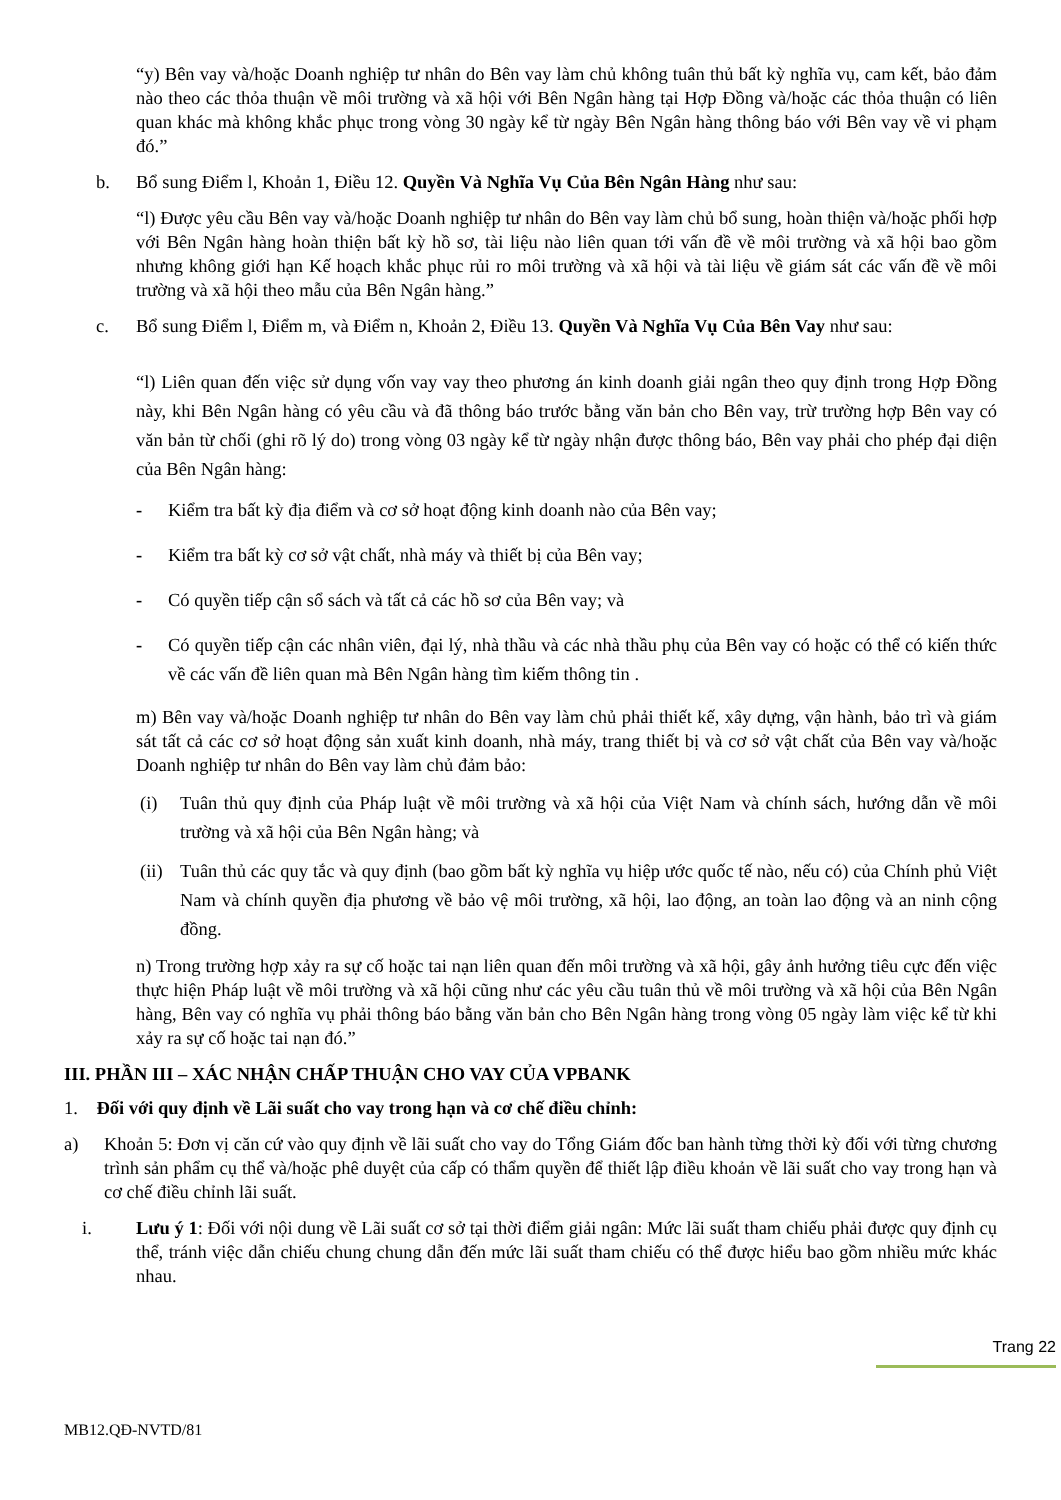“y) Bên vay và/hoặc Doanh nghiệp tư nhân do Bên vay làm chủ không tuân thủ bất kỳ nghĩa vụ, cam kết, bảo đảm nào theo các thỏa thuận về môi trường và xã hội với Bên Ngân hàng tại Hợp Đồng và/hoặc các thỏa thuận có liên quan khác mà không khắc phục trong vòng 30 ngày kể từ ngày Bên Ngân hàng thông báo với Bên vay về vi phạm đó.”
b. Bổ sung Điểm l, Khoản 1, Điều 12. Quyền Và Nghĩa Vụ Của Bên Ngân Hàng như sau:
“l) Được yêu cầu Bên vay và/hoặc Doanh nghiệp tư nhân do Bên vay làm chủ bổ sung, hoàn thiện và/hoặc phối hợp với Bên Ngân hàng hoàn thiện bất kỳ hồ sơ, tài liệu nào liên quan tới vấn đề về môi trường và xã hội bao gồm nhưng không giới hạn Kế hoạch khắc phục rủi ro môi trường và xã hội và tài liệu về giám sát các vấn đề về môi trường và xã hội theo mẫu của Bên Ngân hàng.”
c. Bổ sung Điểm l, Điểm m, và Điểm n, Khoản 2, Điều 13. Quyền Và Nghĩa Vụ Của Bên Vay như sau:
“l) Liên quan đến việc sử dụng vốn vay vay theo phương án kinh doanh giải ngân theo quy định trong Hợp Đồng này, khi Bên Ngân hàng có yêu cầu và đã thông báo trước bằng văn bản cho Bên vay, trừ trường hợp Bên vay có văn bản từ chối (ghi rõ lý do) trong vòng 03 ngày kể từ ngày nhận được thông báo, Bên vay phải cho phép đại diện của Bên Ngân hàng:
- Kiểm tra bất kỳ địa điểm và cơ sở hoạt động kinh doanh nào của Bên vay;
- Kiểm tra bất kỳ cơ sở vật chất, nhà máy và thiết bị của Bên vay;
- Có quyền tiếp cận sổ sách và tất cả các hồ sơ của Bên vay; và
- Có quyền tiếp cận các nhân viên, đại lý, nhà thầu và các nhà thầu phụ của Bên vay có hoặc có thể có kiến thức về các vấn đề liên quan mà Bên Ngân hàng tìm kiếm thông tin .
m) Bên vay và/hoặc Doanh nghiệp tư nhân do Bên vay làm chủ phải thiết kế, xây dựng, vận hành, bảo trì và giám sát tất cả các cơ sở hoạt động sản xuất kinh doanh, nhà máy, trang thiết bị và cơ sở vật chất của Bên vay và/hoặc Doanh nghiệp tư nhân do Bên vay làm chủ đảm bảo:
(i) Tuân thủ quy định của Pháp luật về môi trường và xã hội của Việt Nam và chính sách, hướng dẫn về môi trường và xã hội của Bên Ngân hàng; và
(ii) Tuân thủ các quy tắc và quy định (bao gồm bất kỳ nghĩa vụ hiệp ước quốc tế nào, nếu có) của Chính phủ Việt Nam và chính quyền địa phương về bảo vệ môi trường, xã hội, lao động, an toàn lao động và an ninh cộng đồng.
n) Trong trường hợp xảy ra sự cố hoặc tai nạn liên quan đến môi trường và xã hội, gây ảnh hưởng tiêu cực đến việc thực hiện Pháp luật về môi trường và xã hội cũng như các yêu cầu tuân thủ về môi trường và xã hội của Bên Ngân hàng, Bên vay có nghĩa vụ phải thông báo bằng văn bản cho Bên Ngân hàng trong vòng 05 ngày làm việc kể từ khi xảy ra sự cố hoặc tai nạn đó.”
III. PHẦN III – XÁC NHẬN CHẤP THUẬN CHO VAY CỦA VPBANK
1. Đối với quy định về Lãi suất cho vay trong hạn và cơ chế điều chỉnh:
a) Khoản 5: Đơn vị căn cứ vào quy định về lãi suất cho vay do Tổng Giám đốc ban hành từng thời kỳ đối với từng chương trình sản phẩm cụ thể và/hoặc phê duyệt của cấp có thẩm quyền để thiết lập điều khoản về lãi suất cho vay trong hạn và cơ chế điều chỉnh lãi suất.
i. Lưu ý 1: Đối với nội dung về Lãi suất cơ sở tại thời điểm giải ngân: Mức lãi suất tham chiếu phải được quy định cụ thể, tránh việc dẫn chiếu chung chung dẫn đến mức lãi suất tham chiếu có thể được hiểu bao gồm nhiều mức khác nhau.
Trang 22
MB12.QĐ-NVTD/81